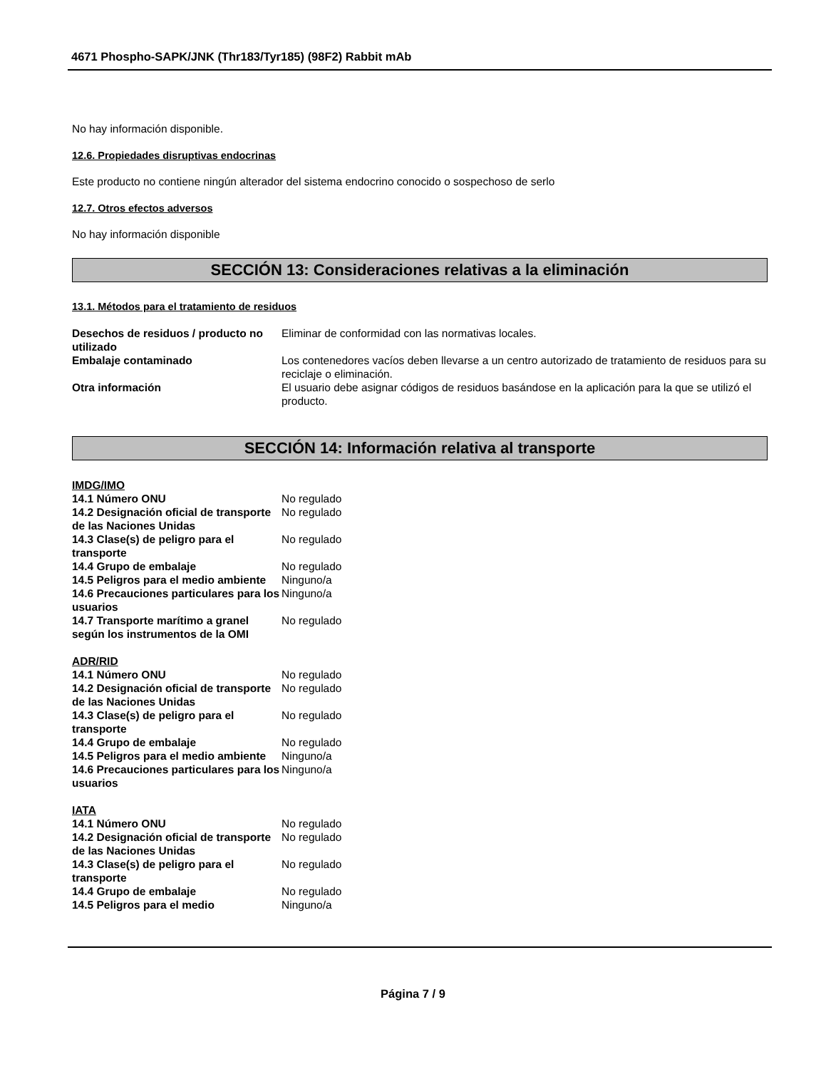4671 Phospho-SAPK/JNK (Thr183/Tyr185) (98F2) Rabbit mAb
No hay información disponible.
12.6. Propiedades disruptivas endocrinas
Este producto no contiene ningún alterador del sistema endocrino conocido o sospechoso de serlo
12.7. Otros efectos adversos
No hay información disponible
SECCIÓN 13: Consideraciones relativas a la eliminación
13.1. Métodos para el tratamiento de residuos
| Desechos de residuos / producto no utilizado | Eliminar de conformidad con las normativas locales. |
| Embalaje contaminado | Los contenedores vacíos deben llevarse a un centro autorizado de tratamiento de residuos para su reciclaje o eliminación. |
| Otra información | El usuario debe asignar códigos de residuos basándose en la aplicación para la que se utilizó el producto. |
SECCIÓN 14: Información relativa al transporte
IMDG/IMO
| 14.1 Número ONU | No regulado |
| 14.2 Designación oficial de transporte de las Naciones Unidas | No regulado |
| 14.3 Clase(s) de peligro para el transporte | No regulado |
| 14.4 Grupo de embalaje | No regulado |
| 14.5 Peligros para el medio ambiente | Ninguno/a |
| 14.6 Precauciones particulares para los usuarios | Ninguno/a |
| 14.7 Transporte marítimo a granel según los instrumentos de la OMI | No regulado |
ADR/RID
| 14.1 Número ONU | No regulado |
| 14.2 Designación oficial de transporte de las Naciones Unidas | No regulado |
| 14.3 Clase(s) de peligro para el transporte | No regulado |
| 14.4 Grupo de embalaje | No regulado |
| 14.5 Peligros para el medio ambiente | Ninguno/a |
| 14.6 Precauciones particulares para los usuarios | Ninguno/a |
IATA
| 14.1 Número ONU | No regulado |
| 14.2 Designación oficial de transporte de las Naciones Unidas | No regulado |
| 14.3 Clase(s) de peligro para el transporte | No regulado |
| 14.4 Grupo de embalaje | No regulado |
| 14.5 Peligros para el medio | Ninguno/a |
Página 7 / 9